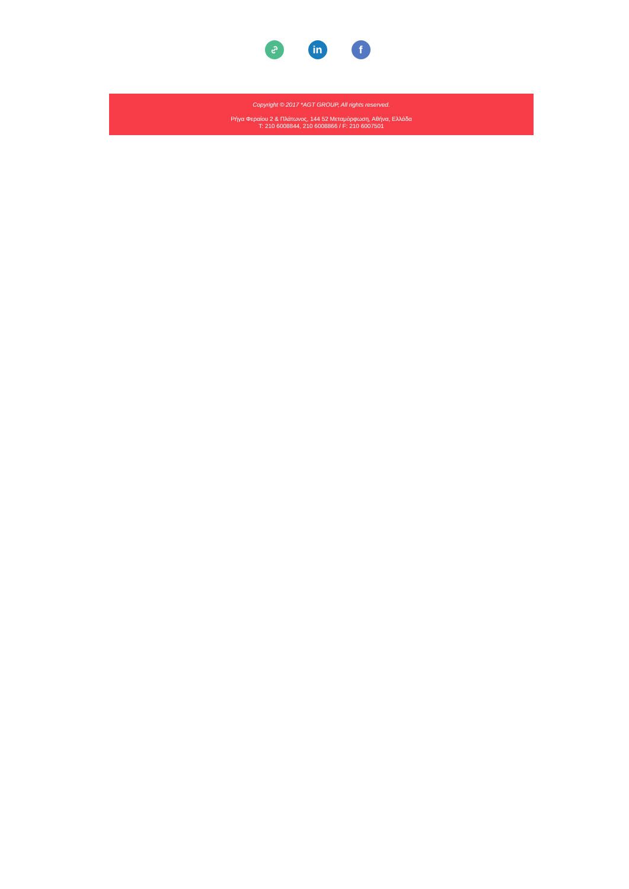in f
Copyright © 2017 *AGT GROUP, All rights reserved.
Ρήγα Φεραίου 2 & Πλάτωνος, 144 52 Μεταμόρφωση, Αθήνα, Ελλάδα
T: 210 6008844, 210 6008866 / F: 210 6007501